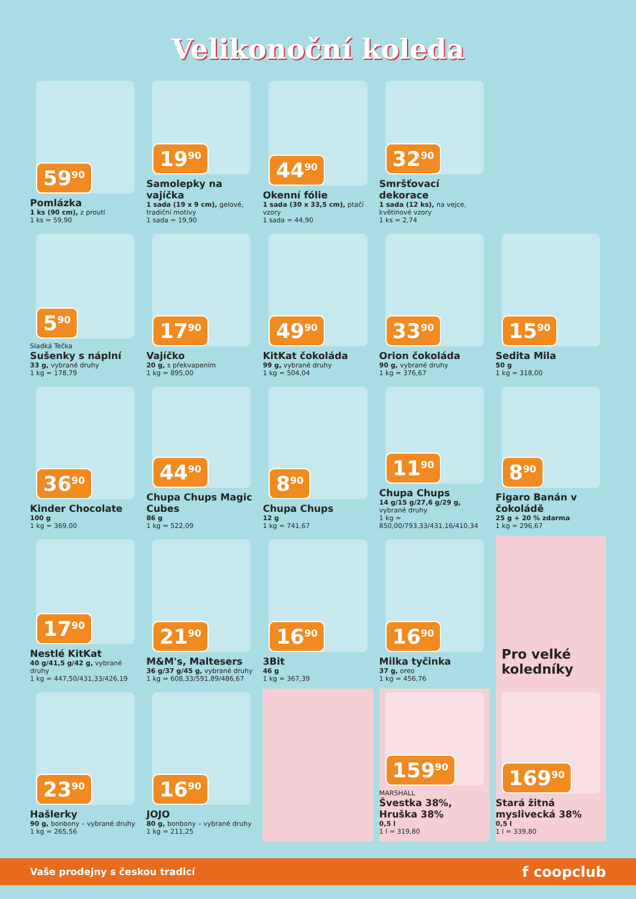Velikonoční koleda
59<sup>90</sup>
Pomlázka
1 ks (90 cm), z proutí
1 ks = 59,90
19<sup>90</sup>
Samolepky na vajíčka
1 sada (19 x 9 cm), gelové, tradiční motivy
1 sada = 19,90
44<sup>90</sup>
Okenní fólie
1 sada (30 x 33,5 cm), ptačí vzory
1 sada = 44,90
32<sup>90</sup>
Smršťovací dekorace
1 sada (12 ks), na vejce, květinové vzory
1 ks = 2,74
5<sup>90</sup>
Sladká Tečka
Sušenky s náplní
33 g, vybrané druhy
1 kg = 178,79
17<sup>90</sup>
Vajíčko
20 g, s překvapením
1 kg = 895,00
49<sup>90</sup>
KitKat čokoláda
99 g, vybrané druhy
1 kg = 504,04
33<sup>90</sup>
Orion čokoláda
90 g, vybrané druhy
1 kg = 376,67
15<sup>90</sup>
Sedita Mila
50 g
1 kg = 318,00
36<sup>90</sup>
Kinder Chocolate
100 g
1 kg = 369,00
44<sup>90</sup>
Chupa Chups Magic Cubes
86 g
1 kg = 522,09
8<sup>90</sup>
Chupa Chups
12 g
1 kg = 741,67
11<sup>90</sup>
Chupa Chups
14 g/15 g/27,6 g/29 g, vybrané druhy
1 kg = 850,00/793,33/431,16/410,34
8<sup>90</sup>
Figaro Banán v čokoládě
25 g + 20 % zdarma
1 kg = 296,67
17<sup>90</sup>
Nestlé KitKat
40 g/41,5 g/42 g, vybrané druhy
1 kg = 447,50/431,33/426,19
21<sup>90</sup>
M&M's, Maltesers
36 g/37 g/45 g, vybrané druhy
1 kg = 608,33/591,89/486,67
16<sup>90</sup>
3Bit
46 g
1 kg = 367,39
16<sup>90</sup>
Milka tyčinka
37 g, oreo
1 kg = 456,76
Pro velké koledníky
23<sup>90</sup>
Hašlerky
90 g, bonbony – vybrané druhy
1 kg = 265,56
16<sup>90</sup>
JOJO
80 g, bonbony – vybrané druhy
1 kg = 211,25
159<sup>90</sup>
MARSHALL
Švestka 38%, Hruška 38%
0,5 l
1 l = 319,80
169<sup>90</sup>
Stará žitná myslivecká 38%
0,5 l
1 l = 339,80
Vaše prodejny s českou tradicí f coopclub